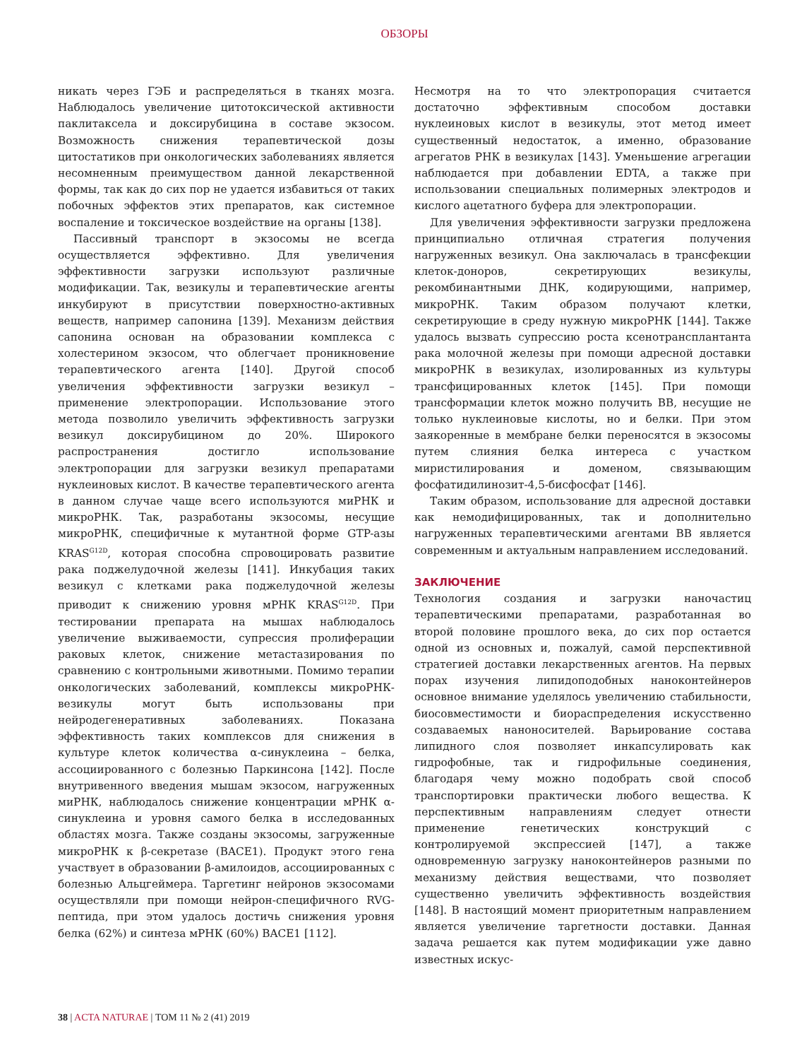ОБЗОРЫ
никать через ГЭБ и распределяться в тканях мозга. Наблюдалось увеличение цитотоксической активности паклитаксела и доксирубицина в составе экзосом. Возможность снижения терапевтической дозы цитостатиков при онкологических заболеваниях является несомненным преимуществом данной лекарственной формы, так как до сих пор не удается избавиться от таких побочных эффектов этих препаратов, как системное воспаление и токсическое воздействие на органы [138].
Пассивный транспорт в экзосомы не всегда осуществляется эффективно. Для увеличения эффективности загрузки используют различные модификации. Так, везикулы и терапевтические агенты инкубируют в присутствии поверхностно-активных веществ, например сапонина [139]. Механизм действия сапонина основан на образовании комплекса с холестерином экзосом, что облегчает проникновение терапевтического агента [140]. Другой способ увеличения эффективности загрузки везикул – применение электропорации. Использование этого метода позволило увеличить эффективность загрузки везикул доксирубицином до 20%. Широкого распространения достигло использование электропорации для загрузки везикул препаратами нуклеиновых кислот. В качестве терапевтического агента в данном случае чаще всего используются миРНК и микроРНК. Так, разработаны экзосомы, несущие микроРНК, специфичные к мутантной форме GTP-азы KRAS<sup>G12D</sup>, которая способна спровоцировать развитие рака поджелудочной железы [141]. Инкубация таких везикул с клетками рака поджелудочной железы приводит к снижению уровня мРНК KRAS<sup>G12D</sup>. При тестировании препарата на мышах наблюдалось увеличение выживаемости, супрессия пролиферации раковых клеток, снижение метастазирования по сравнению с контрольными животными. Помимо терапии онкологических заболеваний, комплексы микроРНК-везикулы могут быть использованы при нейродегенеративных заболеваниях. Показана эффективность таких комплексов для снижения в культуре клеток количества α-синуклеина – белка, ассоциированного с болезнью Паркинсона [142]. После внутривенного введения мышам экзосом, нагруженных миРНК, наблюдалось снижение концентрации мРНК α-синуклеина и уровня самого белка в исследованных областях мозга. Также созданы экзосомы, загруженные микроРНК к β-секретазе (BACE1). Продукт этого гена участвует в образовании β-амилоидов, ассоциированных с болезнью Альцгеймера. Таргетинг нейронов экзосомами осуществляли при помощи нейрон-специфичного RVG-пептида, при этом удалось достичь снижения уровня белка (62%) и синтеза мРНК (60%) BACE1 [112].
Несмотря на то что электропорация считается достаточно эффективным способом доставки нуклеиновых кислот в везикулы, этот метод имеет существенный недостаток, а именно, образование агрегатов РНК в везикулах [143]. Уменьшение агрегации наблюдается при добавлении EDTA, а также при использовании специальных полимерных электродов и кислого ацетатного буфера для электропорации.
Для увеличения эффективности загрузки предложена принципиально отличная стратегия получения нагруженных везикул. Она заключалась в трансфекции клеток-доноров, секретирующих везикулы, рекомбинантными ДНК, кодирующими, например, микроРНК. Таким образом получают клетки, секретирующие в среду нужную микроРНК [144]. Также удалось вызвать супрессию роста ксенотрансплантанта рака молочной железы при помощи адресной доставки микроРНК в везикулах, изолированных из культуры трансфицированных клеток [145]. При помощи трансформации клеток можно получить ВВ, несущие не только нуклеиновые кислоты, но и белки. При этом заякоренные в мембране белки переносятся в экзосомы путем слияния белка интереса с участком миристилирования и доменом, связывающим фосфатидилинозит-4,5-бисфосфат [146].
Таким образом, использование для адресной доставки как немодифицированных, так и дополнительно нагруженных терапевтическими агентами ВВ является современным и актуальным направлением исследований.
ЗАКЛЮЧЕНИЕ
Технология создания и загрузки наночастиц терапевтическими препаратами, разработанная во второй половине прошлого века, до сих пор остается одной из основных и, пожалуй, самой перспективной стратегией доставки лекарственных агентов. На первых порах изучения липидоподобных наноконтейнеров основное внимание уделялось увеличению стабильности, биосовместимости и биораспределения искусственно создаваемых наноносителей. Варьирование состава липидного слоя позволяет инкапсулировать как гидрофобные, так и гидрофильные соединения, благодаря чему можно подобрать свой способ транспортировки практически любого вещества. К перспективным направлениям следует отнести применение генетических конструкций с контролируемой экспрессией [147], а также одновременную загрузку наноконтейнеров разными по механизму действия веществами, что позволяет существенно увеличить эффективность воздействия [148]. В настоящий момент приоритетным направлением является увеличение таргетности доставки. Данная задача решается как путем модификации уже давно известных искус-
38 | ACTA NATURAE | ТОМ 11 № 2 (41) 2019